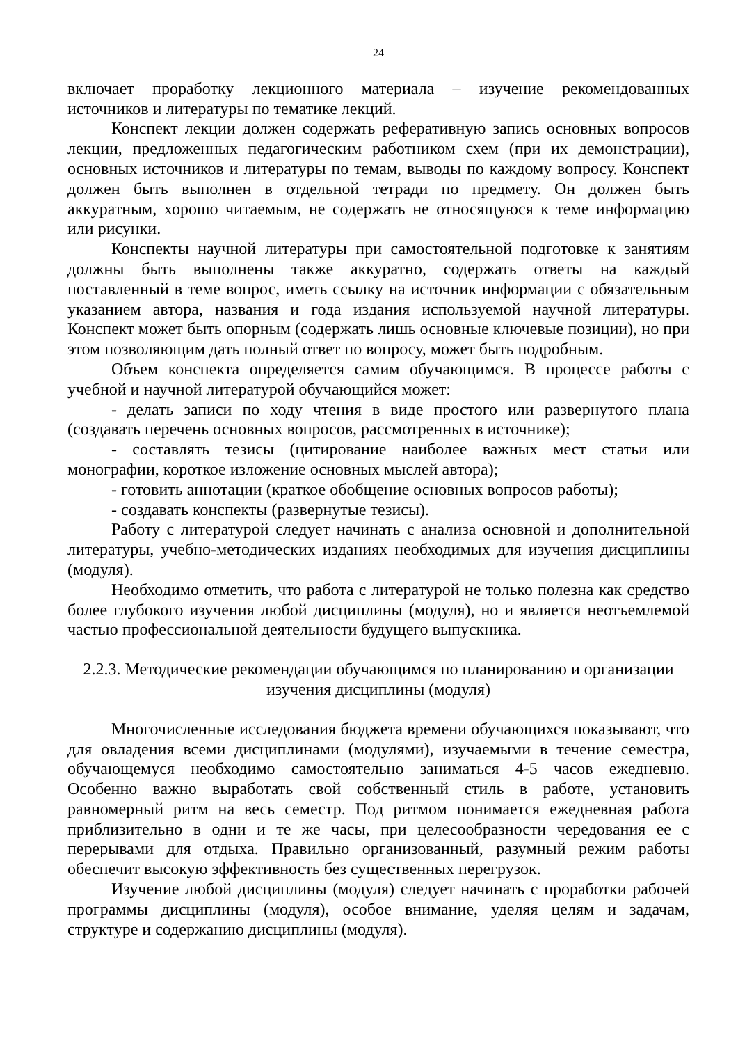24
включает проработку лекционного материала – изучение рекомендованных источников и литературы по тематике лекций.
Конспект лекции должен содержать реферативную запись основных вопросов лекции, предложенных педагогическим работником схем (при их демонстрации), основных источников и литературы по темам, выводы по каждому вопросу. Конспект должен быть выполнен в отдельной тетради по предмету. Он должен быть аккуратным, хорошо читаемым, не содержать не относящуюся к теме информацию или рисунки.
Конспекты научной литературы при самостоятельной подготовке к занятиям должны быть выполнены также аккуратно, содержать ответы на каждый поставленный в теме вопрос, иметь ссылку на источник информации с обязательным указанием автора, названия и года издания используемой научной литературы. Конспект может быть опорным (содержать лишь основные ключевые позиции), но при этом позволяющим дать полный ответ по вопросу, может быть подробным.
Объем конспекта определяется самим обучающимся. В процессе работы с учебной и научной литературой обучающийся может:
- делать записи по ходу чтения в виде простого или развернутого плана (создавать перечень основных вопросов, рассмотренных в источнике);
- составлять тезисы (цитирование наиболее важных мест статьи или монографии, короткое изложение основных мыслей автора);
- готовить аннотации (краткое обобщение основных вопросов работы);
- создавать конспекты (развернутые тезисы).
Работу с литературой следует начинать с анализа основной и дополнительной литературы, учебно-методических изданиях необходимых для изучения дисциплины (модуля).
Необходимо отметить, что работа с литературой не только полезна как средство более глубокого изучения любой дисциплины (модуля), но и является неотъемлемой частью профессиональной деятельности будущего выпускника.
2.2.3. Методические рекомендации обучающимся по планированию и организации изучения дисциплины (модуля)
Многочисленные исследования бюджета времени обучающихся показывают, что для овладения всеми дисциплинами (модулями), изучаемыми в течение семестра, обучающемуся необходимо самостоятельно заниматься 4-5 часов ежедневно. Особенно важно выработать свой собственный стиль в работе, установить равномерный ритм на весь семестр. Под ритмом понимается ежедневная работа приблизительно в одни и те же часы, при целесообразности чередования ее с перерывами для отдыха. Правильно организованный, разумный режим работы обеспечит высокую эффективность без существенных перегрузок.
Изучение любой дисциплины (модуля) следует начинать с проработки рабочей программы дисциплины (модуля), особое внимание, уделяя целям и задачам, структуре и содержанию дисциплины (модуля).